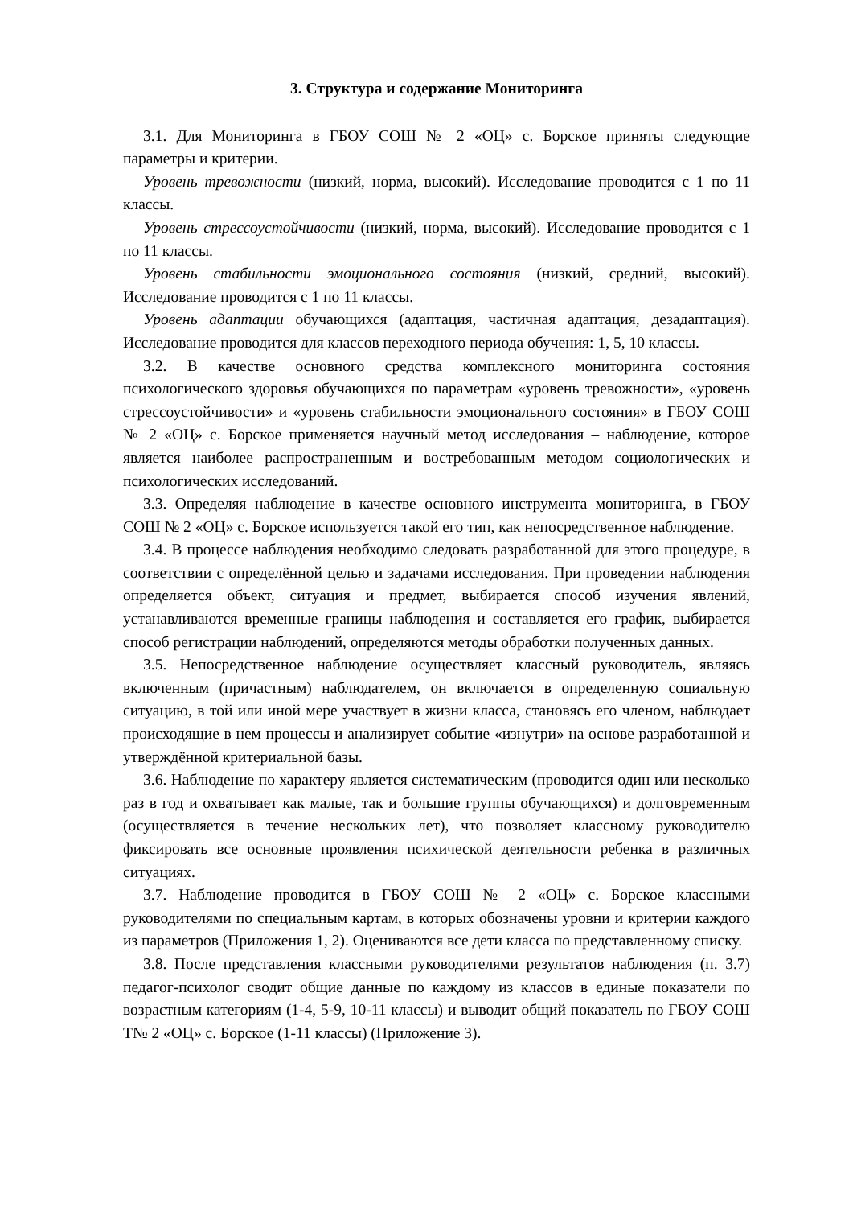3. Структура и содержание Мониторинга
3.1. Для Мониторинга в ГБОУ СОШ № 2 «ОЦ» с. Борское приняты следующие параметры и критерии.
Уровень тревожности (низкий, норма, высокий). Исследование проводится с 1 по 11 классы.
Уровень стрессоустойчивости (низкий, норма, высокий). Исследование проводится с 1 по 11 классы.
Уровень стабильности эмоционального состояния (низкий, средний, высокий). Исследование проводится с 1 по 11 классы.
Уровень адаптации обучающихся (адаптация, частичная адаптация, дезадаптация). Исследование проводится для классов переходного периода обучения: 1, 5, 10 классы.
3.2. В качестве основного средства комплексного мониторинга состояния психологического здоровья обучающихся по параметрам «уровень тревожности», «уровень стрессоустойчивости» и «уровень стабильности эмоционального состояния» в ГБОУ СОШ № 2 «ОЦ» с. Борское применяется научный метод исследования – наблюдение, которое является наиболее распространенным и востребованным методом социологических и психологических исследований.
3.3. Определяя наблюдение в качестве основного инструмента мониторинга, в ГБОУ СОШ № 2 «ОЦ» с. Борское используется такой его тип, как непосредственное наблюдение.
3.4. В процессе наблюдения необходимо следовать разработанной для этого процедуре, в соответствии с определённой целью и задачами исследования. При проведении наблюдения определяется объект, ситуация и предмет, выбирается способ изучения явлений, устанавливаются временные границы наблюдения и составляется его график, выбирается способ регистрации наблюдений, определяются методы обработки полученных данных.
3.5. Непосредственное наблюдение осуществляет классный руководитель, являясь включенным (причастным) наблюдателем, он включается в определенную социальную ситуацию, в той или иной мере участвует в жизни класса, становясь его членом, наблюдает происходящие в нем процессы и анализирует событие «изнутри» на основе разработанной и утверждённой критериальной базы.
3.6. Наблюдение по характеру является систематическим (проводится один или несколько раз в год и охватывает как малые, так и большие группы обучающихся) и долговременным (осуществляется в течение нескольких лет), что позволяет классному руководителю фиксировать все основные проявления психической деятельности ребенка в различных ситуациях.
3.7. Наблюдение проводится в ГБОУ СОШ № 2 «ОЦ» с. Борское классными руководителями по специальным картам, в которых обозначены уровни и критерии каждого из параметров (Приложения 1, 2). Оцениваются все дети класса по представленному списку.
3.8. После представления классными руководителями результатов наблюдения (п. 3.7) педагог-психолог сводит общие данные по каждому из классов в единые показатели по возрастным категориям (1-4, 5-9, 10-11 классы) и выводит общий показатель по ГБОУ СОШ Т№ 2 «ОЦ» с. Борское (1-11 классы) (Приложение 3).